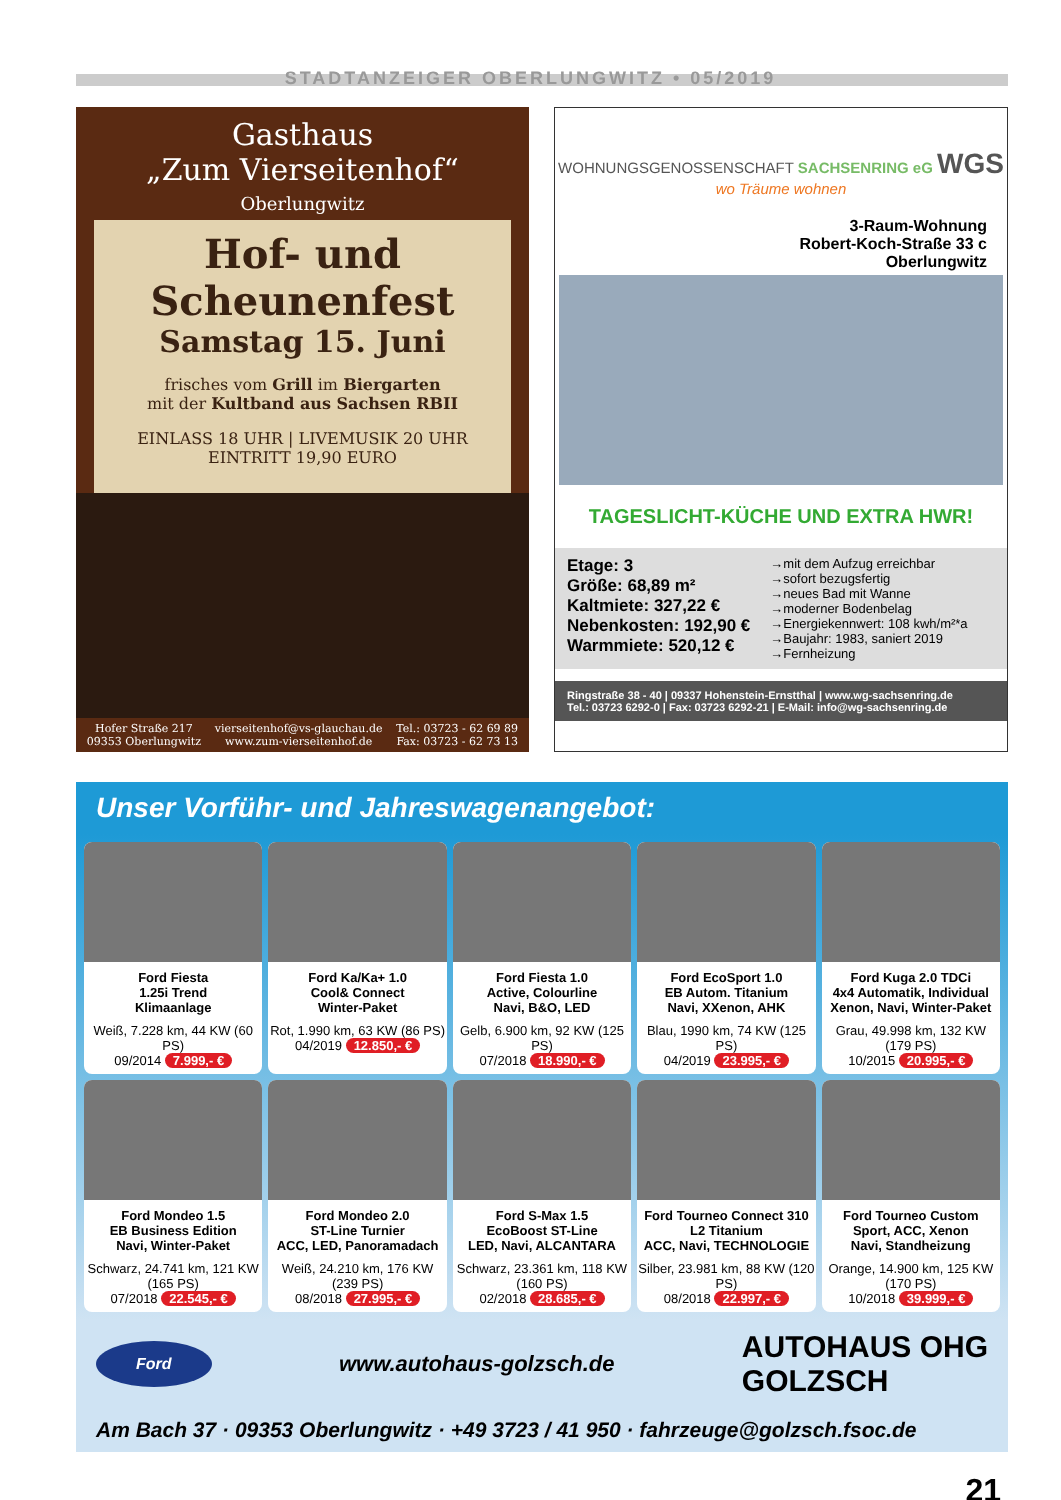STADTANZEIGER OBERLUNGWITZ • 05/2019
Gasthaus
„Zum Vierseitenhof“
Oberlungwitz
Hof- und Scheunenfest
Samstag 15. Juni
frisches vom Grill im Biergarten
mit der Kultband aus Sachsen RBII
EINLASS 18 UHR | LIVEMUSIK 20 UHR
EINTRITT 19,90 EURO
Hofer Straße 217
09353 Oberlungwitz vierseitenhof@vs-glauchau.de
www.zum-vierseitenhof.de Tel.: 03723 - 62 69 89
Fax: 03723 - 62 73 13
WOHNUNGSGENOSSENSCHAFT SACHSENRING eG WGS
wo Träume wohnen
3-Raum-Wohnung
Robert-Koch-Straße 33 c
Oberlungwitz
TAGESLICHT-KÜCHE UND EXTRA HWR!
Etage: 3
Größe: 68,89 m²
Kaltmiete: 327,22 €
Nebenkosten: 192,90 €
Warmmiete: 520,12 €
→mit dem Aufzug erreichbar
→sofort bezugsfertig
→neues Bad mit Wanne
→moderner Bodenbelag
→Energiekennwert: 108 kwh/m²*a
→Baujahr: 1983, saniert 2019
→Fernheizung
Ringstraße 38 - 40 | 09337 Hohenstein-Ernstthal | www.wg-sachsenring.de
Tel.: 03723 6292-0 | Fax: 03723 6292-21 | E-Mail: info@wg-sachsenring.de
Unser Vorführ- und Jahreswagenangebot:
Ford Fiesta
1.25i Trend
Klimaanlage
Weiß, 7.228 km, 44 KW (60 PS)
09/2014 7.999,- €
Ford Ka/Ka+ 1.0
Cool& Connect
Winter-Paket
Rot, 1.990 km, 63 KW (86 PS)
04/2019 12.850,- €
Ford Fiesta 1.0
Active, Colourline
Navi, B&O, LED
Gelb, 6.900 km, 92 KW (125 PS)
07/2018 18.990,- €
Ford EcoSport 1.0
EB Autom. Titanium
Navi, XXenon, AHK
Blau, 1990 km, 74 KW (125 PS)
04/2019 23.995,- €
Ford Kuga 2.0 TDCi
4x4 Automatik, Individual
Xenon, Navi, Winter-Paket
Grau, 49.998 km, 132 KW (179 PS)
10/2015 20.995,- €
Ford Mondeo 1.5
EB Business Edition
Navi, Winter-Paket
Schwarz, 24.741 km, 121 KW (165 PS)
07/2018 22.545,- €
Ford Mondeo 2.0
ST-Line Turnier
ACC, LED, Panoramadach
Weiß, 24.210 km, 176 KW (239 PS)
08/2018 27.995,- €
Ford S-Max 1.5
EcoBoost ST-Line
LED, Navi, ALCANTARA
Schwarz, 23.361 km, 118 KW (160 PS)
02/2018 28.685,- €
Ford Tourneo Connect 310
L2 Titanium
ACC, Navi, TECHNOLOGIE
Silber, 23.981 km, 88 KW (120 PS)
08/2018 22.997,- €
Ford Tourneo Custom
Sport, ACC, Xenon
Navi, Standheizung
Orange, 14.900 km, 125 KW (170 PS)
10/2018 39.999,- €
Ford www.autohaus-golzsch.de AUTOHAUS OHG
GOLZSCH
Am Bach 37 · 09353 Oberlungwitz · +49 3723 / 41 950 · fahrzeuge@golzsch.fsoc.de
21